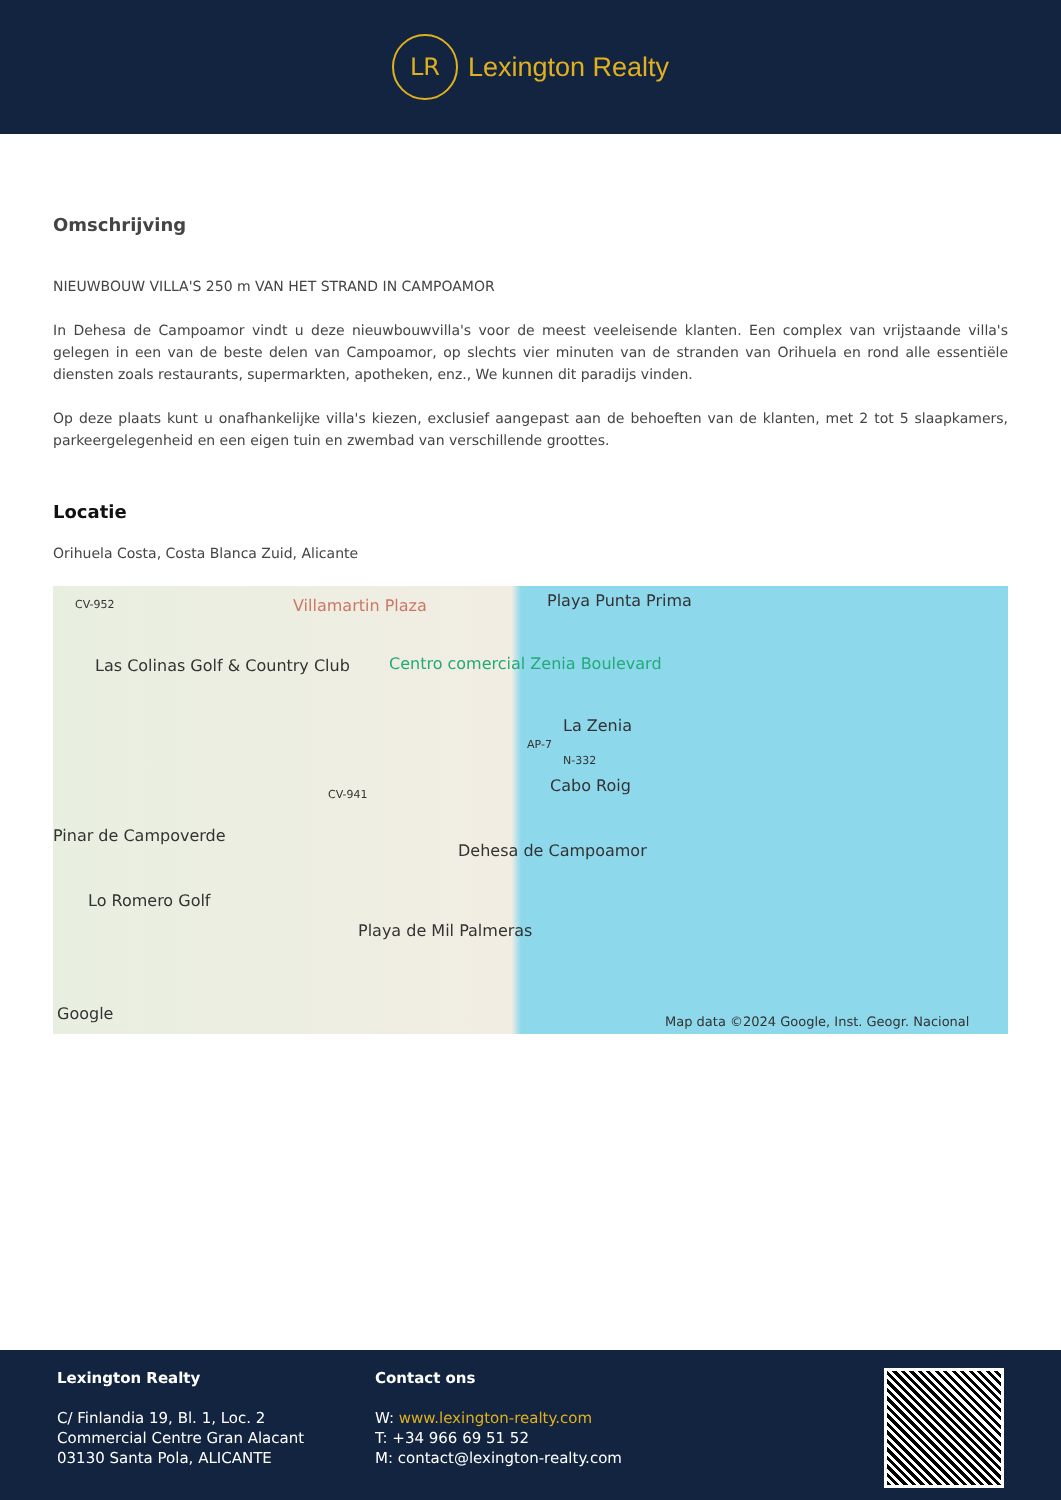LR
Lexington Realty
Omschrijving
NIEUWBOUW VILLA'S 250 m VAN HET STRAND IN CAMPOAMOR
In Dehesa de Campoamor vindt u deze nieuwbouwvilla's voor de meest veeleisende klanten. Een complex van vrijstaande villa's gelegen in een van de beste delen van Campoamor, op slechts vier minuten van de stranden van Orihuela en rond alle essentiële diensten zoals restaurants, supermarkten, apotheken, enz., We kunnen dit paradijs vinden.
Op deze plaats kunt u onafhankelijke villa's kiezen, exclusief aangepast aan de behoeften van de klanten, met 2 tot 5 slaapkamers, parkeergelegenheid en een eigen tuin en zwembad van verschillende groottes.
Locatie
Orihuela Costa, Costa Blanca Zuid, Alicante
CV-952 Villamartin Plaza Playa Punta Prima
Las Colinas Golf & Country Club Centro comercial Zenia Boulevard
La Zenia
AP-7
N-332
Cabo Roig CV-941
Pinar de Campoverde
Dehesa de Campoamor
Lo Romero Golf
Playa de Mil Palmeras
Google Map data ©2024 Google, Inst. Geogr. Nacional
Lexington Realty
C/ Finlandia 19, Bl. 1, Loc. 2
Commercial Centre Gran Alacant
03130 Santa Pola, ALICANTE
Contact ons
W: www.lexington-realty.com
T: +34 966 69 51 52
M: contact@lexington-realty.com